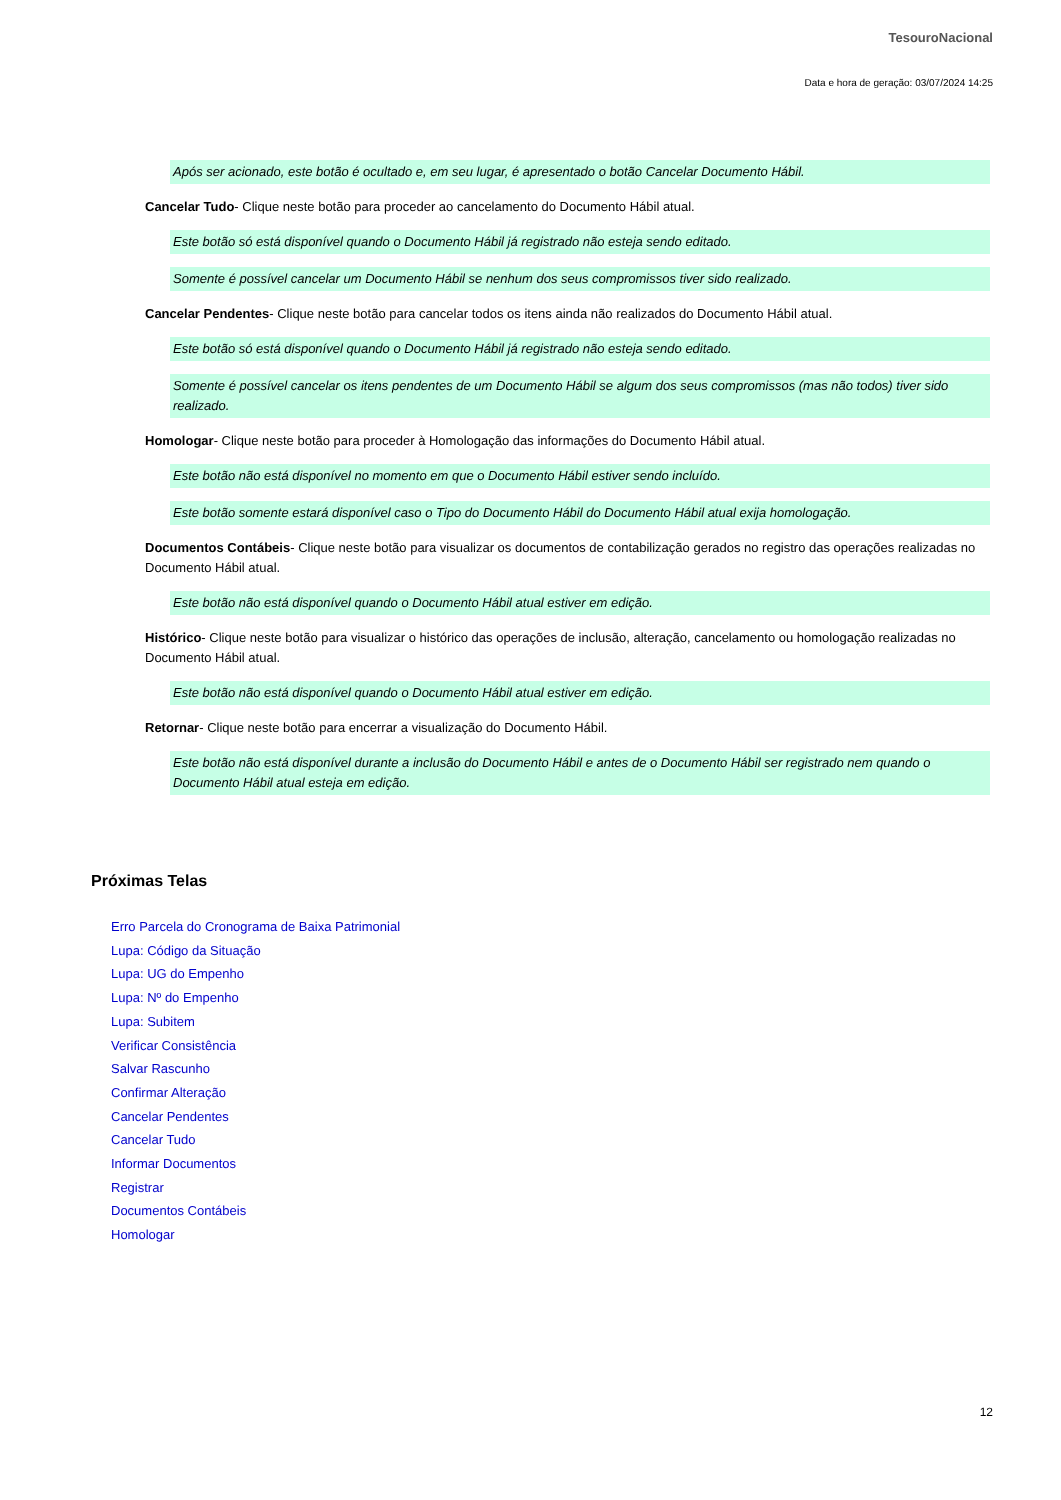TesouroNacional
Data e hora de geração: 03/07/2024 14:25
Após ser acionado, este botão é ocultado e, em seu lugar, é apresentado o botão Cancelar Documento Hábil.
Cancelar Tudo- Clique neste botão para proceder ao cancelamento do Documento Hábil atual.
Este botão só está disponível quando o Documento Hábil já registrado não esteja sendo editado.
Somente é possível cancelar um Documento Hábil se nenhum dos seus compromissos tiver sido realizado.
Cancelar Pendentes- Clique neste botão para cancelar todos os itens ainda não realizados do Documento Hábil atual.
Este botão só está disponível quando o Documento Hábil já registrado não esteja sendo editado.
Somente é possível cancelar os itens pendentes de um Documento Hábil se algum dos seus compromissos (mas não todos) tiver sido realizado.
Homologar- Clique neste botão para proceder à Homologação das informações do Documento Hábil atual.
Este botão não está disponível no momento em que o Documento Hábil estiver sendo incluído.
Este botão somente estará disponível caso o Tipo do Documento Hábil do Documento Hábil atual exija homologação.
Documentos Contábeis- Clique neste botão para visualizar os documentos de contabilização gerados no registro das operações realizadas no Documento Hábil atual.
Este botão não está disponível quando o Documento Hábil atual estiver em edição.
Histórico- Clique neste botão para visualizar o histórico das operações de inclusão, alteração, cancelamento ou homologação realizadas no Documento Hábil atual.
Este botão não está disponível quando o Documento Hábil atual estiver em edição.
Retornar- Clique neste botão para encerrar a visualização do Documento Hábil.
Este botão não está disponível durante a inclusão do Documento Hábil e antes de o Documento Hábil ser registrado nem quando o Documento Hábil atual esteja em edição.
Próximas Telas
Erro Parcela do Cronograma de Baixa Patrimonial
Lupa: Código da Situação
Lupa: UG do Empenho
Lupa: Nº do Empenho
Lupa: Subitem
Verificar Consistência
Salvar Rascunho
Confirmar Alteração
Cancelar Pendentes
Cancelar Tudo
Informar Documentos
Registrar
Documentos Contábeis
Homologar
12